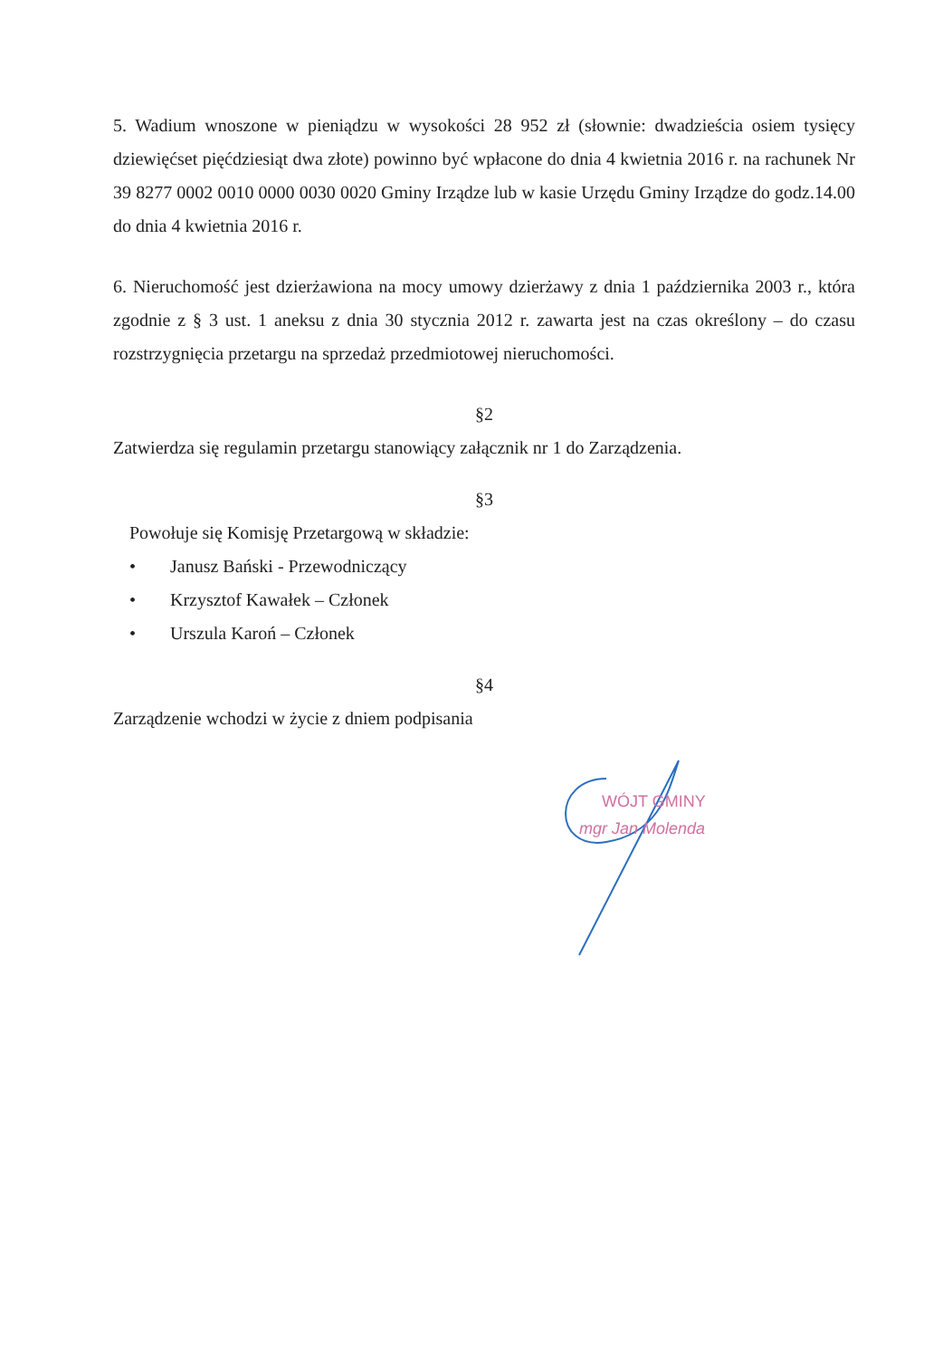5. Wadium wnoszone w pieniądzu w wysokości 28 952 zł (słownie: dwadzieścia osiem tysięcy dziewięćset pięćdziesiąt dwa złote) powinno być wpłacone do dnia 4 kwietnia 2016 r. na rachunek Nr 39 8277 0002 0010 0000 0030 0020 Gminy Irządze lub w kasie Urzędu Gminy Irządze do godz.14.00 do dnia 4 kwietnia 2016 r.
6. Nieruchomość jest dzierżawiona na mocy umowy dzierżawy z dnia 1 października 2003 r., która zgodnie z § 3 ust. 1 aneksu z dnia 30 stycznia 2012 r. zawarta jest na czas określony – do czasu rozstrzygnięcia przetargu na sprzedaż przedmiotowej nieruchomości.
§2
Zatwierdza się regulamin przetargu stanowiący załącznik nr 1 do Zarządzenia.
§3
Powołuje się Komisję Przetargową w składzie:
• Janusz Bański - Przewodniczący
• Krzysztof Kawałek – Członek
• Urszula Karoń – Członek
§4
Zarządzenie wchodzi w życie z dniem podpisania
WÓJT GMINY
mgr Jan Molenda